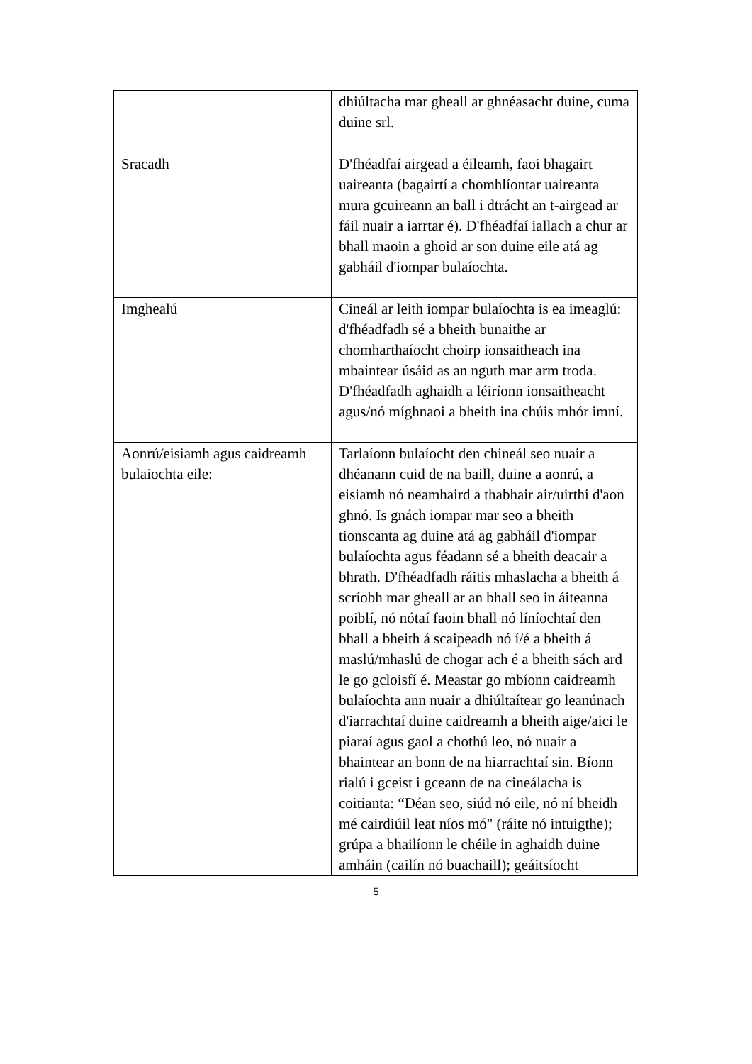| | dhiúltacha mar gheall ar ghnéasacht duine, cuma duine srl. |
| Sracadh | D'fhéadfaí airgead a éileamh, faoi bhagairt uaireanta (bagairtí a chomhlíontar uaireanta mura gcuireann an ball i dtrácht an t-airgead ar fáil nuair a iarrtar é). D'fhéadfaí iallach a chur ar bhall maoin a ghoid ar son duine eile atá ag gabháil d'iompar bulaíochta. |
| Imghealú | Cineál ar leith iompar bulaíochta is ea imeaglú: d'fhéadfadh sé a bheith bunaithe ar chomharthaíocht choirp ionsaitheach ina mbaintear úsáid as an nguth mar arm troda. D'fhéadfadh aghaidh a léiríonn ionsaitheacht agus/nó míghnaoi a bheith ina chúis mhór imní. |
| Aonrú/eisiamh agus caidreamh bulaiochta eile: | Tarlaíonn bulaíocht den chineál seo nuair a dhéanann cuid de na baill, duine a aonrú, a eisiamh nó neamhaird a thabhair air/uirthi d'aon ghnó. Is gnách iompar mar seo a bheith tionscanta ag duine atá ag gabháil d'iompar bulaíochta agus féadann sé a bheith deacair a bhrath. D'fhéadfadh ráitis mhaslacha a bheith á scríobh mar gheall ar an bhall seo in áiteanna poiblí, nó nótaí faoin bhall nó líníochtaí den bhall a bheith á scaipeadh nó í/é a bheith á maslú/mhaslú de chogar ach é a bheith sách ard le go gcloisfí é. Meastar go mbíonn caidreamh bulaíochta ann nuair a dhiúltaítear go leanúnach d'iarrachtaí duine caidreamh a bheith aige/aici le piaraí agus gaol a chothú leo, nó nuair a bhaintear an bonn de na hiarrachtaí sin. Bíonn rialú i gceist i gceann de na cineálacha is coitianta: “Déan seo, siúd nó eile, nó ní bheidh mé cairdiúil leat níos mó" (ráite nó intuigthe); grúpa a bhailíonn le chéile in aghaidh duine amháin (cailín nó buachaill); geáitsíocht |
5